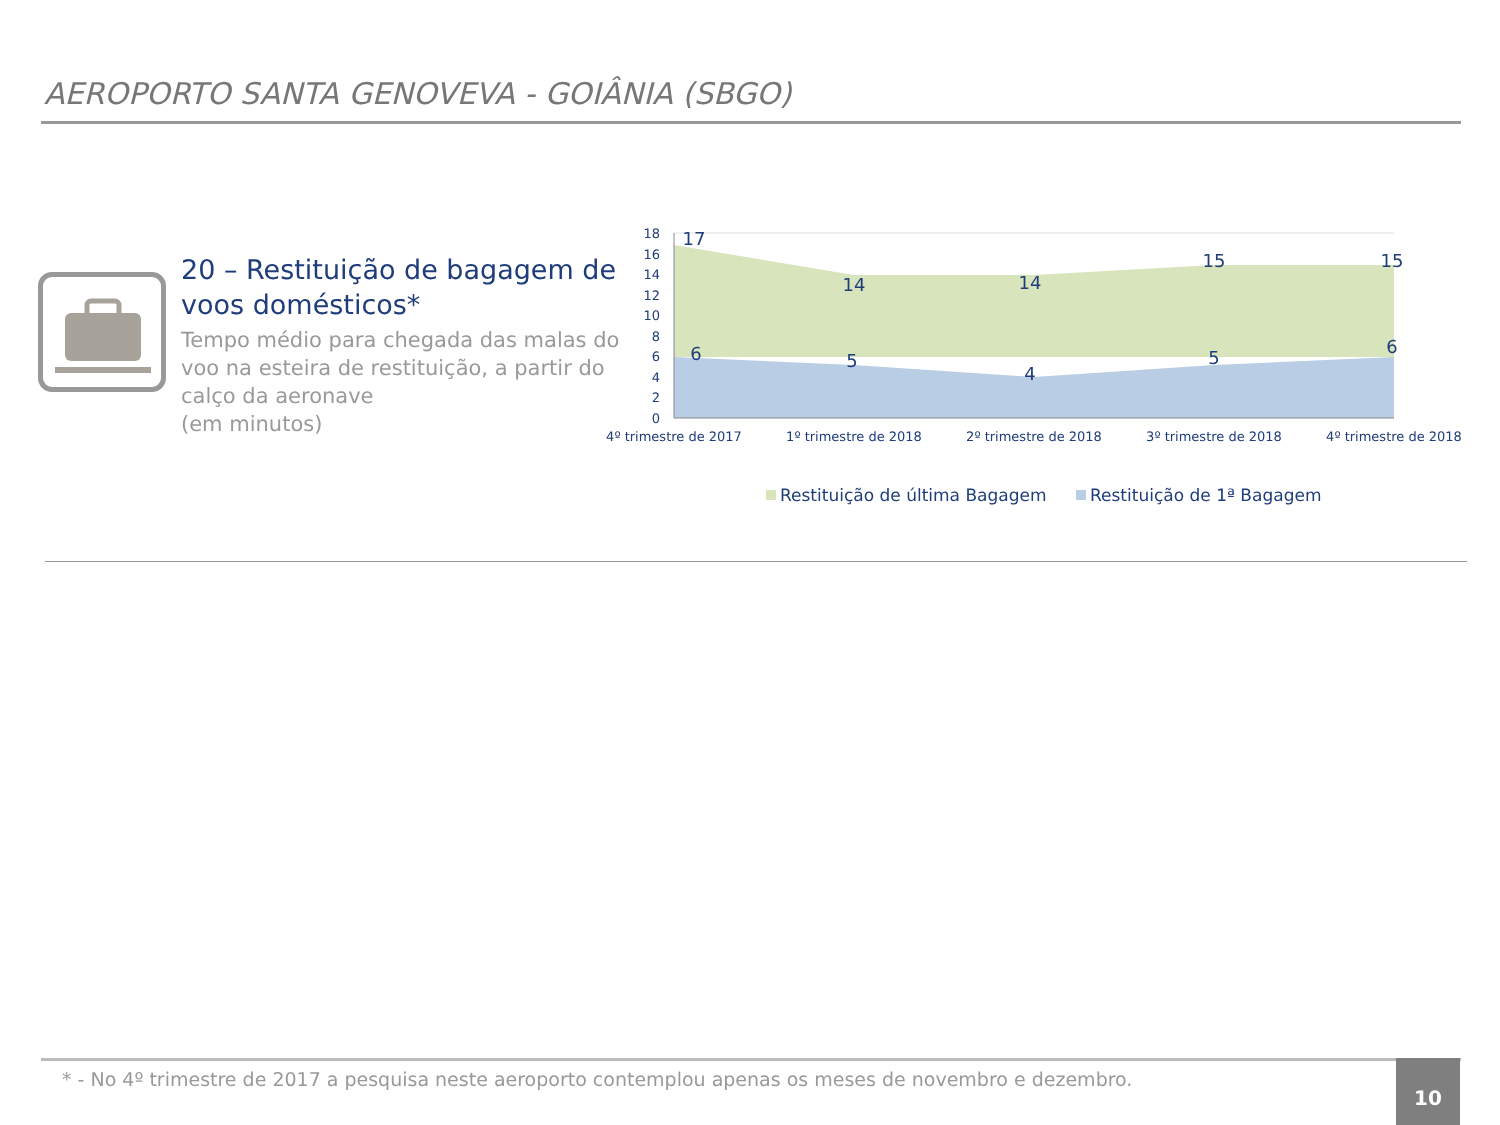AEROPORTO SANTA GENOVEVA - GOIÂNIA (SBGO)
20 – Restituição de bagagem de voos domésticos*
Tempo médio para chegada das malas do voo na esteira de restituição, a partir do calço da aeronave
(em minutos)
18
16
14
12
10
8
6
4
2
0
17
14
14
15
15
6
5
4
5
6
4º trimestre de 2017
1º trimestre de 2018
2º trimestre de 2018
3º trimestre de 2018
4º trimestre de 2018
Restituição de última Bagagem
Restituição de 1ª Bagagem
* - No 4º trimestre de 2017 a pesquisa neste aeroporto contemplou apenas os meses de novembro e dezembro.
10